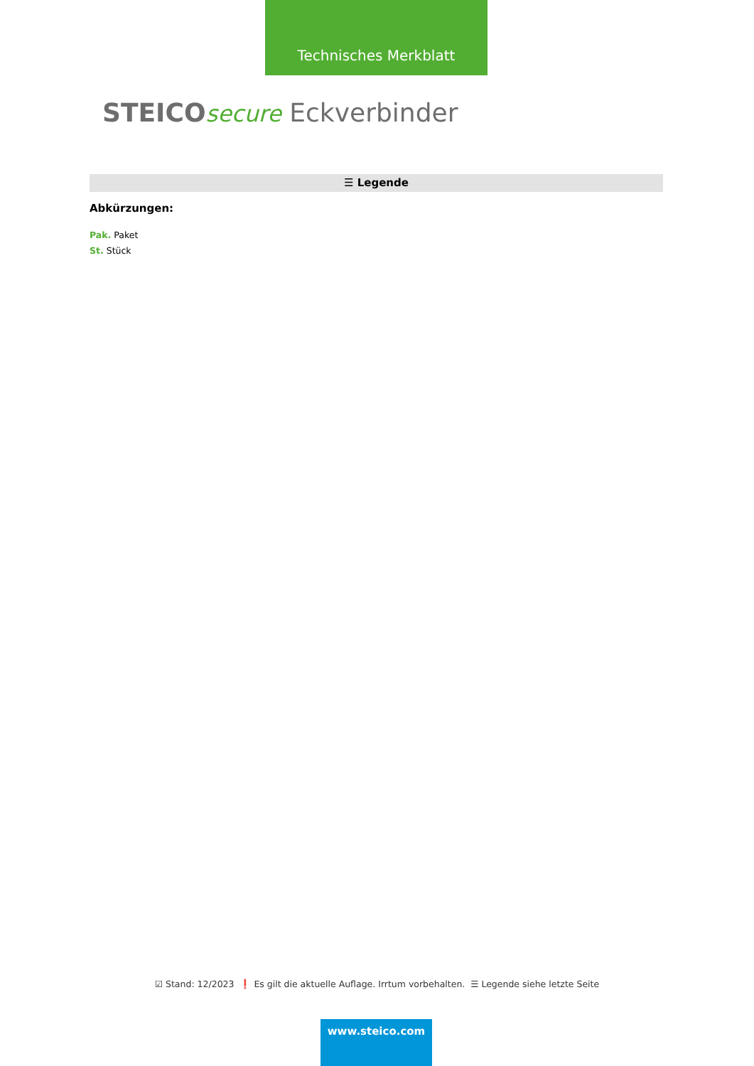Technisches Merkblatt
STEICO secure Eckverbinder
☰ Legende
Abkürzungen:
Pak. Paket
St. Stück
☑ Stand: 12/2023 ❗ Es gilt die aktuelle Auflage. Irrtum vorbehalten. ☰ Legende siehe letzte Seite
www.steico.com